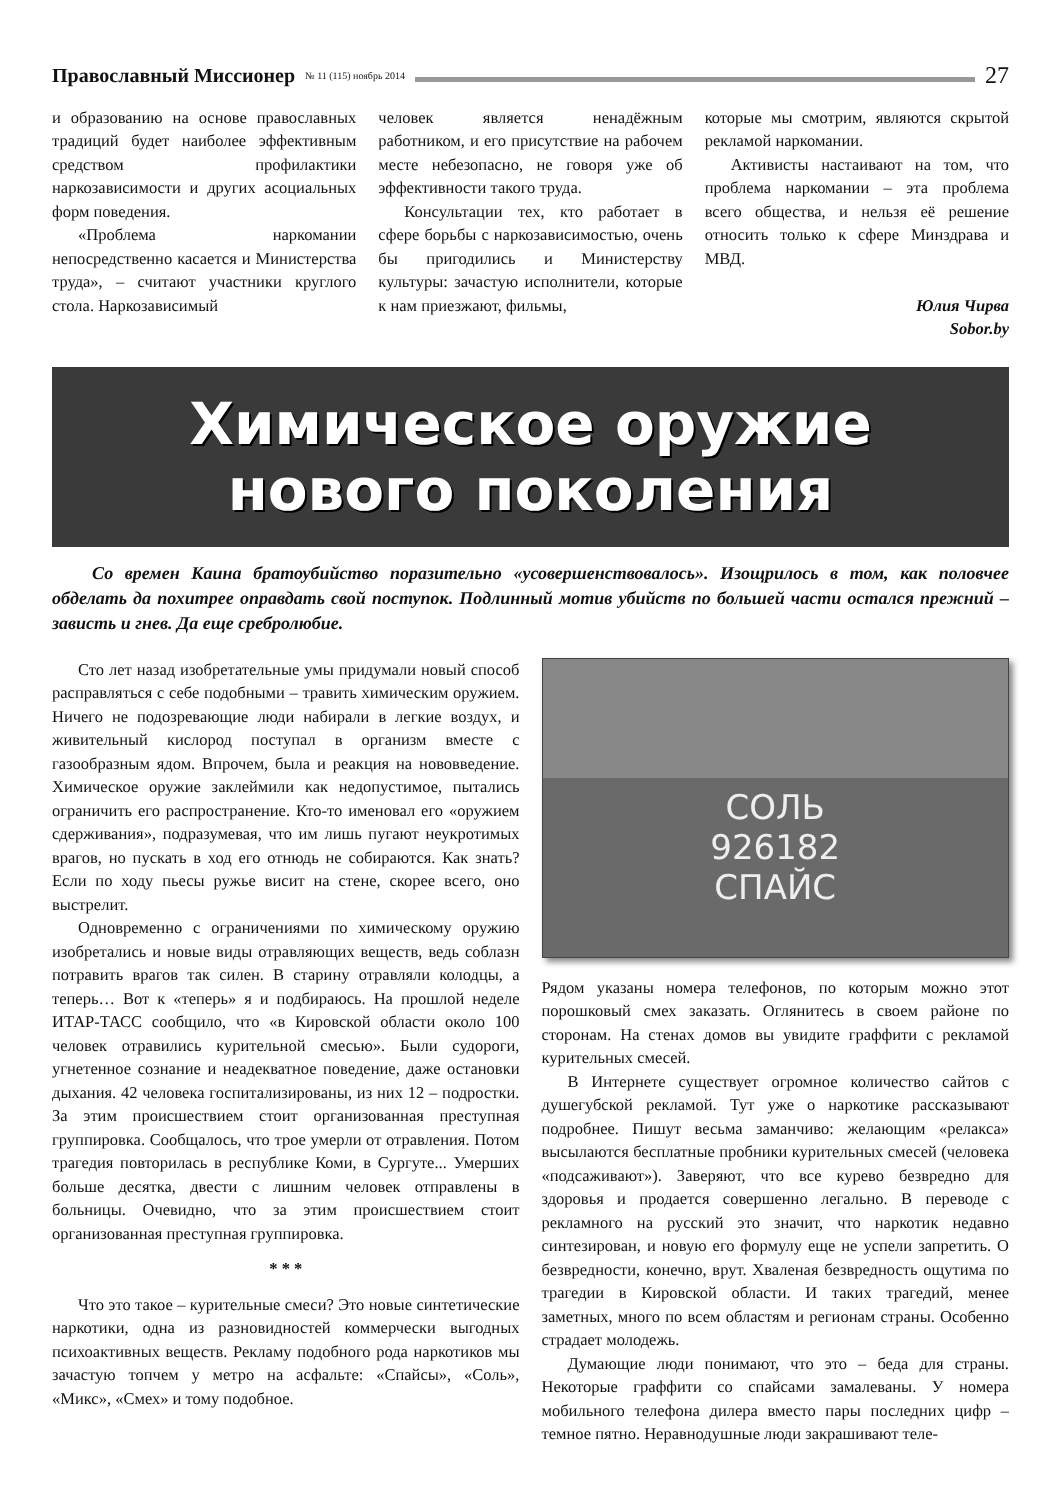Православный Миссионер № 11 (115) ноябрь 2014 27
и образованию на основе православных традиций будет наиболее эффективным средством профилактики наркозависимости и других асоциальных форм поведения.
«Проблема наркомании непосредственно касается и Министерства труда», – считают участники круглого стола. Наркозависимый
человек является ненадёжным работником, и его присутствие на рабочем месте небезопасно, не говоря уже об эффективности такого труда.
Консультации тех, кто работает в сфере борьбы с наркозависимостью, очень бы пригодились и Министерству культуры: зачастую исполнители, которые к нам приезжают, фильмы,
которые мы смотрим, являются скрытой рекламой наркомании.
Активисты настаивают на том, что проблема наркомании – эта проблема всего общества, и нельзя её решение относить только к сфере Минздрава и МВД.
Юлия Чирва
Sobor.by
Химическое оружие
нового поколения
Со времен Каина братоубийство поразительно «усовершенствовалось». Изощрилось в том, как половчее обделать да похитрее оправдать свой поступок. Подлинный мотив убийств по большей части остался прежний – зависть и гнев. Да еще сребролюбие.
Сто лет назад изобретательные умы придумали новый способ расправляться с себе подобными – травить химическим оружием. Ничего не подозревающие люди набирали в легкие воздух, и живительный кислород поступал в организм вместе с газообразным ядом. Впрочем, была и реакция на нововведение. Химическое оружие заклеймили как недопустимое, пытались ограничить его распространение. Кто-то именовал его «оружием сдерживания», подразумевая, что им лишь пугают неукротимых врагов, но пускать в ход его отнюдь не собираются. Как знать? Если по ходу пьесы ружье висит на стене, скорее всего, оно выстрелит.
Одновременно с ограничениями по химическому оружию изобретались и новые виды отравляющих веществ, ведь соблазн потравить врагов так силен. В старину отравляли колодцы, а теперь… Вот к «теперь» я и подбираюсь. На прошлой неделе ИТАР-ТАСС сообщило, что «в Кировской области около 100 человек отравились курительной смесью». Были судороги, угнетенное сознание и неадекватное поведение, даже остановки дыхания. 42 человека госпитализированы, из них 12 – подростки. За этим происшествием стоит организованная преступная группировка. Сообщалось, что трое умерли от отравления. Потом трагедия повторилась в республике Коми, в Сургуте... Умерших больше десятка, двести с лишним человек отправлены в больницы. Очевидно, что за этим происшествием стоит организованная преступная группировка.
* * *
Что это такое – курительные смеси? Это новые синтетические наркотики, одна из разновидностей коммерчески выгодных психоактивных веществ. Рекламу подобного рода наркотиков мы зачастую топчем у метро на асфальте: «Спайсы», «Соль», «Микс», «Смех» и тому подобное.
СОЛЬ
926182
СПАЙС
Рядом указаны номера телефонов, по которым можно этот порошковый смех заказать. Оглянитесь в своем районе по сторонам. На стенах домов вы увидите граффити с рекламой курительных смесей.
В Интернете существует огромное количество сайтов с душегубской рекламой. Тут уже о наркотике рассказывают подробнее. Пишут весьма заманчиво: желающим «релакса» высылаются бесплатные пробники курительных смесей (человека «подсаживают»). Заверяют, что все курево безвредно для здоровья и продается совершенно легально. В переводе с рекламного на русский это значит, что наркотик недавно синтезирован, и новую его формулу еще не успели запретить. О безвредности, конечно, врут. Хваленая безвредность ощутима по трагедии в Кировской области. И таких трагедий, менее заметных, много по всем областям и регионам страны. Особенно страдает молодежь.
Думающие люди понимают, что это – беда для страны. Некоторые граффити со спайсами замалеваны. У номера мобильного телефона дилера вместо пары последних цифр – темное пятно. Неравнодушные люди закрашивают теле-